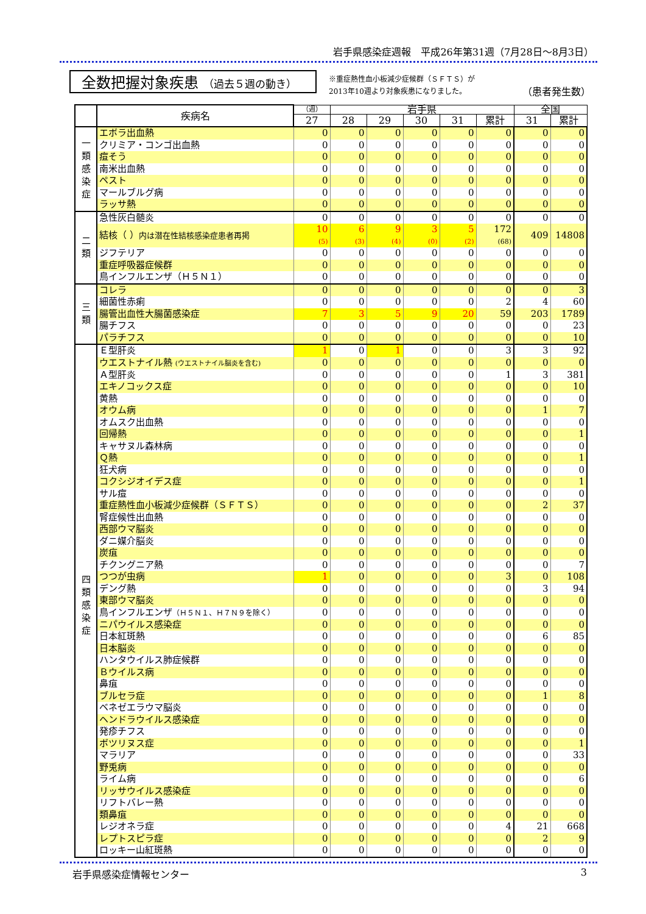岩手県感染症週報　平成26年第31週（7月28日～8月3日）
全数把握対象疾患 （過去５週の動き）
※重症熱性血小板減少症候群（ＳＦＴＳ）が
2013年10週より対象疾患になりました。
（患者発生数）
| | 疾病名 | （週） | 岩手県 | | | | | 全国 | |
| --- | --- | --- | --- | --- | --- | --- | --- | --- | --- |
| | | 27 | 28 | 29 | 30 | 31 | 累計 | 31 | 累計 |
| 一 類 感 染 症 | エボラ出血熱 | 0 | 0 | 0 | 0 | 0 | 0 | 0 | 0 |
| | クリミア・コンゴ出血熱 | 0 | 0 | 0 | 0 | 0 | 0 | 0 | 0 |
| | 痘そう | 0 | 0 | 0 | 0 | 0 | 0 | 0 | 0 |
| | 南米出血熱 | 0 | 0 | 0 | 0 | 0 | 0 | 0 | 0 |
| | ペスト | 0 | 0 | 0 | 0 | 0 | 0 | 0 | 0 |
| | マールブルグ病 | 0 | 0 | 0 | 0 | 0 | 0 | 0 | 0 |
| | ラッサ熱 | 0 | 0 | 0 | 0 | 0 | 0 | 0 | 0 |
| 二 類 | 急性灰白髄炎 | 0 | 0 | 0 | 0 | 0 | 0 | 0 | 0 |
| | 結核（ ） 内は潜在性結核感染症患者再掲 | 10 (5) | 6 (3) | 9 (4) | 3 (0) | 5 (2) | 172 (68) | 409 | 14808 |
| | ジフテリア | 0 | 0 | 0 | 0 | 0 | 0 | 0 | 0 |
| | 重症呼吸器症候群 | 0 | 0 | 0 | 0 | 0 | 0 | 0 | 0 |
| | 鳥インフルエンザ（Ｈ５Ｎ１） | 0 | 0 | 0 | 0 | 0 | 0 | 0 | 0 |
| 三 類 | コレラ | 0 | 0 | 0 | 0 | 0 | 0 | 0 | 3 |
| | 細菌性赤痢 | 0 | 0 | 0 | 0 | 0 | 2 | 4 | 60 |
| | 腸管出血性大腸菌感染症 | 7 | 3 | 5 | 9 | 20 | 59 | 203 | 1789 |
| | 腸チフス | 0 | 0 | 0 | 0 | 0 | 0 | 0 | 23 |
| | パラチフス | 0 | 0 | 0 | 0 | 0 | 0 | 0 | 10 |
| 四 類 感 染 症 | Ｅ型肝炎 | 1 | 0 | 1 | 0 | 0 | 3 | 3 | 92 |
| | ウエストナイル熱 (ウエストナイル脳炎を含む) | 0 | 0 | 0 | 0 | 0 | 0 | 0 | 0 |
| | Ａ型肝炎 | 0 | 0 | 0 | 0 | 0 | 1 | 3 | 381 |
| | エキノコックス症 | 0 | 0 | 0 | 0 | 0 | 0 | 0 | 10 |
| | 黄熱 | 0 | 0 | 0 | 0 | 0 | 0 | 0 | 0 |
| | オウム病 | 0 | 0 | 0 | 0 | 0 | 0 | 1 | 7 |
| | オムスク出血熱 | 0 | 0 | 0 | 0 | 0 | 0 | 0 | 0 |
| | 回帰熱 | 0 | 0 | 0 | 0 | 0 | 0 | 0 | 1 |
| | キャサヌル森林病 | 0 | 0 | 0 | 0 | 0 | 0 | 0 | 0 |
| | Ｑ熱 | 0 | 0 | 0 | 0 | 0 | 0 | 0 | 1 |
| | 狂犬病 | 0 | 0 | 0 | 0 | 0 | 0 | 0 | 0 |
| | コクシジオイデス症 | 0 | 0 | 0 | 0 | 0 | 0 | 0 | 1 |
| | サル痘 | 0 | 0 | 0 | 0 | 0 | 0 | 0 | 0 |
| | 重症熱性血小板減少症候群（ＳＦＴＳ） | 0 | 0 | 0 | 0 | 0 | 0 | 2 | 37 |
| | 腎症候性出血熱 | 0 | 0 | 0 | 0 | 0 | 0 | 0 | 0 |
| | 西部ウマ脳炎 | 0 | 0 | 0 | 0 | 0 | 0 | 0 | 0 |
| | ダニ媒介脳炎 | 0 | 0 | 0 | 0 | 0 | 0 | 0 | 0 |
| | 炭疽 | 0 | 0 | 0 | 0 | 0 | 0 | 0 | 0 |
| | チクングニア熱 | 0 | 0 | 0 | 0 | 0 | 0 | 0 | 7 |
| | つつが虫病 | 1 | 0 | 0 | 0 | 0 | 3 | 0 | 108 |
| | デング熱 | 0 | 0 | 0 | 0 | 0 | 0 | 3 | 94 |
| | 東部ウマ脳炎 | 0 | 0 | 0 | 0 | 0 | 0 | 0 | 0 |
| | 鳥インフルエンザ （Ｈ５Ｎ１、Ｈ７Ｎ９を除く） | 0 | 0 | 0 | 0 | 0 | 0 | 0 | 0 |
| | ニパウイルス感染症 | 0 | 0 | 0 | 0 | 0 | 0 | 0 | 0 |
| | 日本紅斑熱 | 0 | 0 | 0 | 0 | 0 | 0 | 6 | 85 |
| | 日本脳炎 | 0 | 0 | 0 | 0 | 0 | 0 | 0 | 0 |
| | ハンタウイルス肺症候群 | 0 | 0 | 0 | 0 | 0 | 0 | 0 | 0 |
| | Ｂウイルス病 | 0 | 0 | 0 | 0 | 0 | 0 | 0 | 0 |
| | 鼻疽 | 0 | 0 | 0 | 0 | 0 | 0 | 0 | 0 |
| | ブルセラ症 | 0 | 0 | 0 | 0 | 0 | 0 | 1 | 8 |
| | ベネゼエラウマ脳炎 | 0 | 0 | 0 | 0 | 0 | 0 | 0 | 0 |
| | ヘンドラウイルス感染症 | 0 | 0 | 0 | 0 | 0 | 0 | 0 | 0 |
| | 発疹チフス | 0 | 0 | 0 | 0 | 0 | 0 | 0 | 0 |
| | ボツリヌス症 | 0 | 0 | 0 | 0 | 0 | 0 | 0 | 1 |
| | マラリア | 0 | 0 | 0 | 0 | 0 | 0 | 0 | 33 |
| | 野兎病 | 0 | 0 | 0 | 0 | 0 | 0 | 0 | 0 |
| | ライム病 | 0 | 0 | 0 | 0 | 0 | 0 | 0 | 6 |
| | リッサウイルス感染症 | 0 | 0 | 0 | 0 | 0 | 0 | 0 | 0 |
| | リフトバレー熱 | 0 | 0 | 0 | 0 | 0 | 0 | 0 | 0 |
| | 類鼻疽 | 0 | 0 | 0 | 0 | 0 | 0 | 0 | 0 |
| | レジオネラ症 | 0 | 0 | 0 | 0 | 0 | 4 | 21 | 668 |
| | レプトスピラ症 | 0 | 0 | 0 | 0 | 0 | 0 | 2 | 9 |
| | ロッキー山紅斑熱 | 0 | 0 | 0 | 0 | 0 | 0 | 0 | 0 |
岩手県感染症情報センター 3